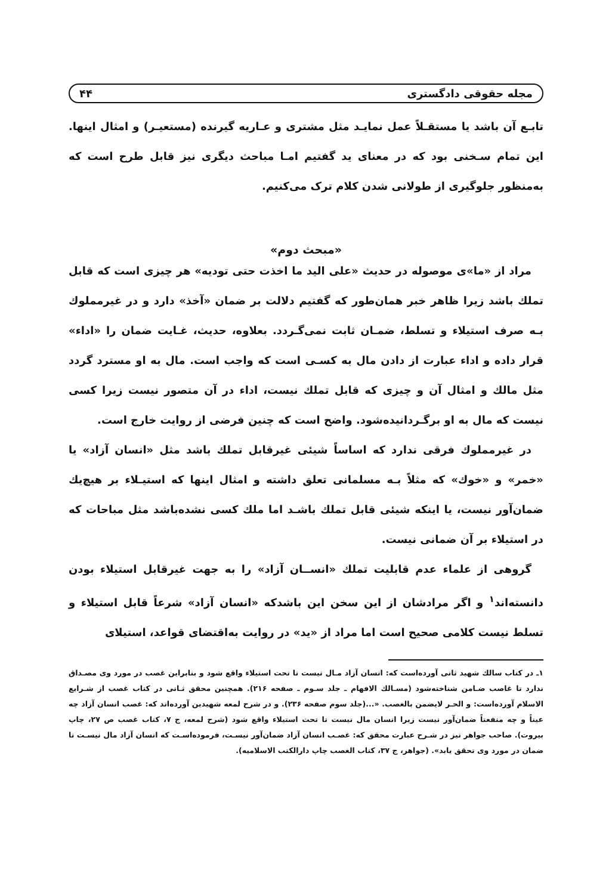مجله حقوقی دادگستری ۴۴
تابـع آن باشد یا مستقـلاً عمل نمایـد مثل مشتری و عـاریه گیرنده (مستعیـر) و امثال اینها. این تمام سـخنی بود که در معنای ید گفتیم امـا مباحث دیگری نیز قابل طرح است که به‌منظور جلوگیری از طولانی شدن کلام ترک می‌کنیم.
«مبحث دوم»
مراد از «ما»ی موصوله در حدیث «علی الید ما اخذت حتی تودیه» هر چیزی است که قابل تملك باشد زیرا ظاهر خبر همان‌طور که گفتیم دلالت بر ضمان «آخذ» دارد و در غیرمملوك بـه صرف استیلاء و تسلط، ضمـان ثابت نمی‌گـردد. بعلاوه، حدیث، غـایت ضمان را «اداء» قرار داده و اداء عبارت از دادن مال به کسـی است که واجب است. مال به او مسترد گردد مثل مالك و امثال آن و چیزی که قابل تملك نیست، اداء در آن متصور نیست زیرا کسی نیست که مال به او برگـردانیده‌شود. واضح است که چنین فرضی از روایت خارج است.
در غیرمملوك فرقی ندارد که اساساً شیئی غیرقابل تملك باشد مثل «انسان آزاد» یا «خمر» و «خوك» که مثلاً بـه مسلمانی تعلق داشته و امثال اینها که استیـلاء بر هیچ‌یك ضمان‌آور نیست، یا اینکه شیئی قابل تملك باشـد اما ملك کسی نشده‌باشد مثل مباحات که در استیلاء بر آن ضمانی نیست.
گروهی از علماء عدم قابلیت تملك «انســان آزاد» را به جهت غیرقابل استیلاء بودن دانسته‌اند<sup>۱</sup> و اگر مرادشان از این سخن این باشدکه «انسان آزاد» شرعاً قابل استیلاء و تسلط نیست کلامی صحیح است اما مراد از «ید» در روایت به‌اقتضای قواعد، استیلای
۱ـ در کتاب سالك شهید ثانی آورده‌است که: انسان آزاد مـال نیست تا تحت استیلاء واقع شود و بنابراین غصب در مورد وی مصـداق ندارد تا غاصب ضـامن شناخته‌شود (مسـالك الافهام ـ جلد سـوم ـ صفحه ۲۱۶). همچنین محقق ثـانی در کتاب غصب از شـرایع الاسلام آورده‌است: و الحـر لایضمن بالغصب. «...(جلد سوم صفحه ۲۳۶). و در شرح لمعه شهیدین آورده‌اند که: غصب انسان آزاد چه عیناً و چه منفعتاً ضمان‌آور نیست زیرا انسان مال نیست تا تحت استیلاء واقع شود (شرح لمعه، ج ۷، کتاب غصب ص ۲۷، چاپ بیروت). صاحب جواهر نیز در شـرح عبارت محقق که: غصـب انسان آزاد ضمان‌آور نیسـت، فرموده‌اسـت که انسان آزاد مال نیسـت تا ضمان در مورد وی تحقق یابد». (جواهر، ج ۳۷، کتاب الغصب چاپ دارالکتب الاسلامیه).